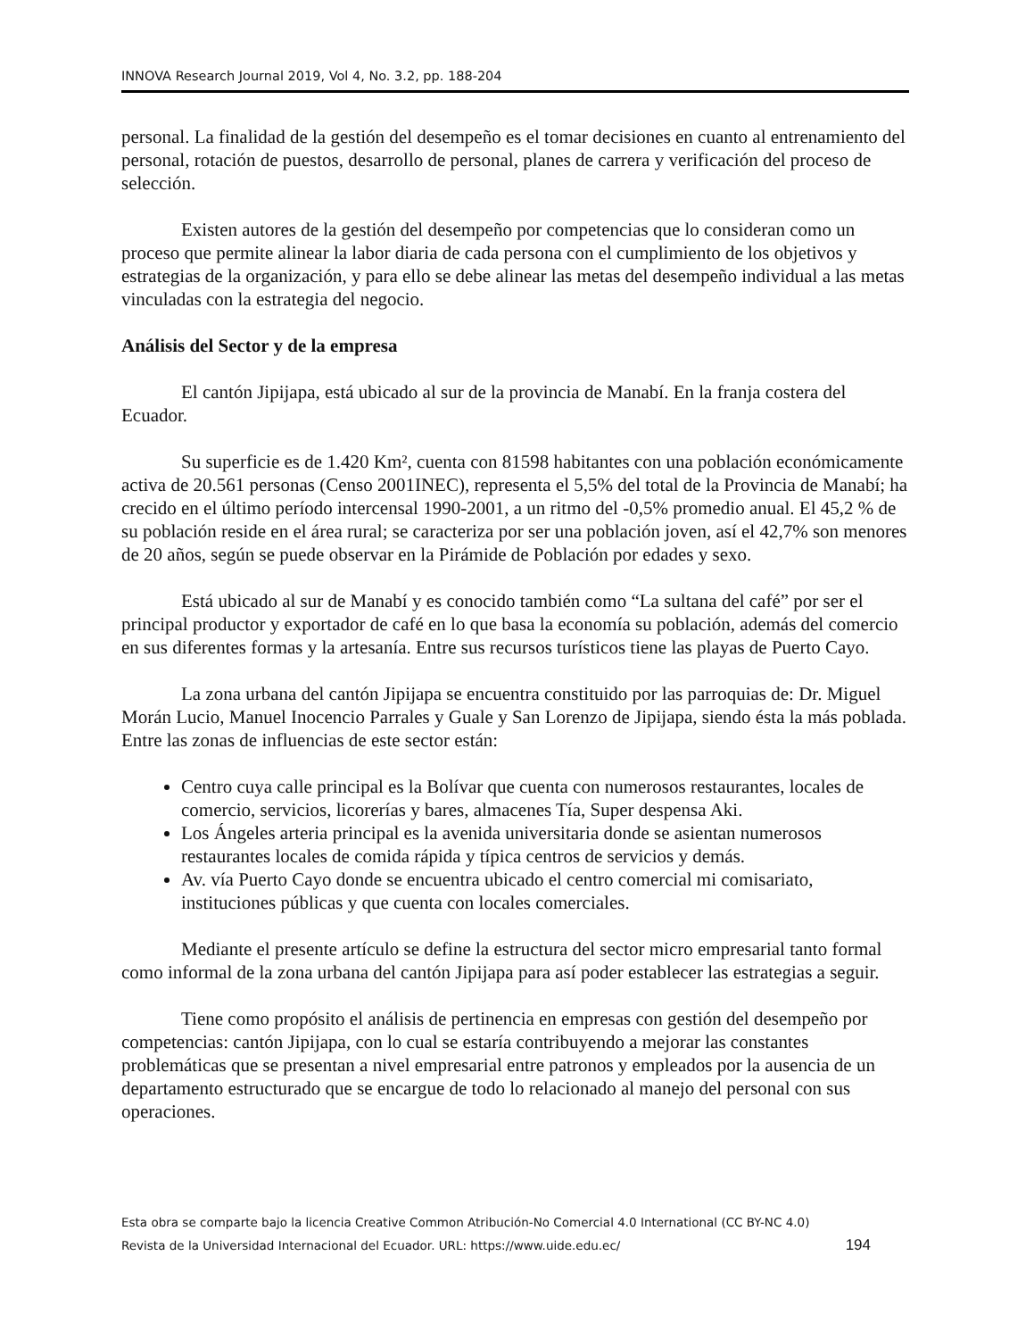INNOVA Research Journal 2019, Vol 4, No. 3.2, pp. 188-204
personal. La finalidad de la gestión del desempeño es el tomar decisiones en cuanto al entrenamiento del personal, rotación de puestos, desarrollo de personal, planes de carrera y verificación del proceso de selección.
Existen autores de la gestión del desempeño por competencias que lo consideran como un proceso que permite alinear la labor diaria de cada persona con el cumplimiento de los objetivos y estrategias de la organización, y para ello se debe alinear las metas del desempeño individual a las metas vinculadas con la estrategia del negocio.
Análisis del Sector y de la empresa
El cantón Jipijapa, está ubicado al sur de la provincia de Manabí. En la franja costera del Ecuador.
Su superficie es de 1.420 Km², cuenta con 81598 habitantes con una población económicamente activa de 20.561 personas (Censo 2001INEC), representa el 5,5% del total de la Provincia de Manabí; ha crecido en el último período intercensal 1990-2001, a un ritmo del -0,5% promedio anual. El 45,2 % de su población reside en el área rural; se caracteriza por ser una población joven, así el 42,7% son menores de 20 años, según se puede observar en la Pirámide de Población por edades y sexo.
Está ubicado al sur de Manabí y es conocido también como “La sultana del café” por ser el principal productor y exportador de café en lo que basa la economía su población, además del comercio en sus diferentes formas y la artesanía. Entre sus recursos turísticos tiene las playas de Puerto Cayo.
La zona urbana del cantón Jipijapa se encuentra constituido por las parroquias de: Dr. Miguel Morán Lucio, Manuel Inocencio Parrales y Guale y San Lorenzo de Jipijapa, siendo ésta la más poblada. Entre las zonas de influencias de este sector están:
Centro cuya calle principal es la Bolívar que cuenta con numerosos restaurantes, locales de comercio, servicios, licorerías y bares, almacenes Tía, Super despensa Aki.
Los Ángeles arteria principal es la avenida universitaria donde se asientan numerosos restaurantes locales de comida rápida y típica centros de servicios y demás.
Av. vía Puerto Cayo donde se encuentra ubicado el centro comercial mi comisariato, instituciones públicas y que cuenta con locales comerciales.
Mediante el presente artículo se define la estructura del sector micro empresarial tanto formal como informal de la zona urbana del cantón Jipijapa para así poder establecer las estrategias a seguir.
Tiene como propósito el análisis de pertinencia en empresas con gestión del desempeño por competencias: cantón Jipijapa, con lo cual se estaría contribuyendo a mejorar las constantes problemáticas que se presentan a nivel empresarial entre patronos y empleados por la ausencia de un departamento estructurado que se encargue de todo lo relacionado al manejo del personal con sus operaciones.
Esta obra se comparte bajo la licencia Creative Common Atribución-No Comercial 4.0 International (CC BY-NC 4.0)
Revista de la Universidad Internacional del Ecuador. URL: https://www.uide.edu.ec/ 194